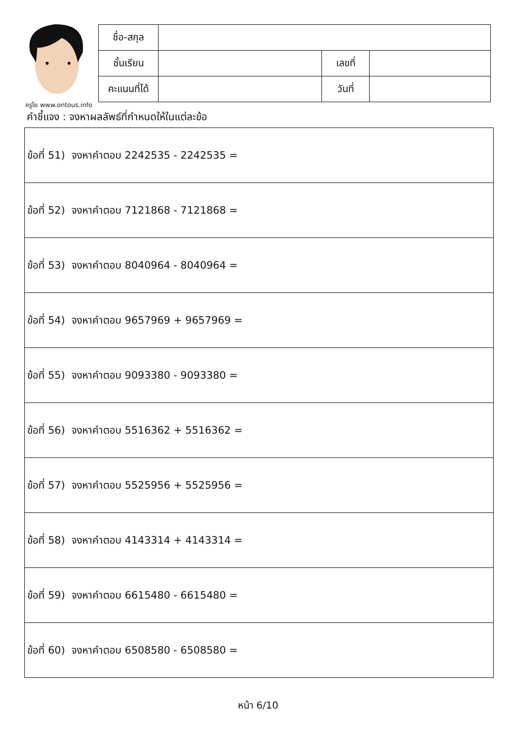ครูโย www.ontous.info
| ชื่อ-สกุล | | | |
| ชั้นเรียน | | เลขที่ | |
| คะแนนที่ได้ | | วันที่ | |
คำชี้แจง : จงหาผลลัพธ์ที่กำหนดให้ในแต่ละข้อ
| ข้อที่ 51) จงหาคำตอบ 2242535 - 2242535 = |
| ข้อที่ 52) จงหาคำตอบ 7121868 - 7121868 = |
| ข้อที่ 53) จงหาคำตอบ 8040964 - 8040964 = |
| ข้อที่ 54) จงหาคำตอบ 9657969 + 9657969 = |
| ข้อที่ 55) จงหาคำตอบ 9093380 - 9093380 = |
| ข้อที่ 56) จงหาคำตอบ 5516362 + 5516362 = |
| ข้อที่ 57) จงหาคำตอบ 5525956 + 5525956 = |
| ข้อที่ 58) จงหาคำตอบ 4143314 + 4143314 = |
| ข้อที่ 59) จงหาคำตอบ 6615480 - 6615480 = |
| ข้อที่ 60) จงหาคำตอบ 6508580 - 6508580 = |
หน้า 6/10